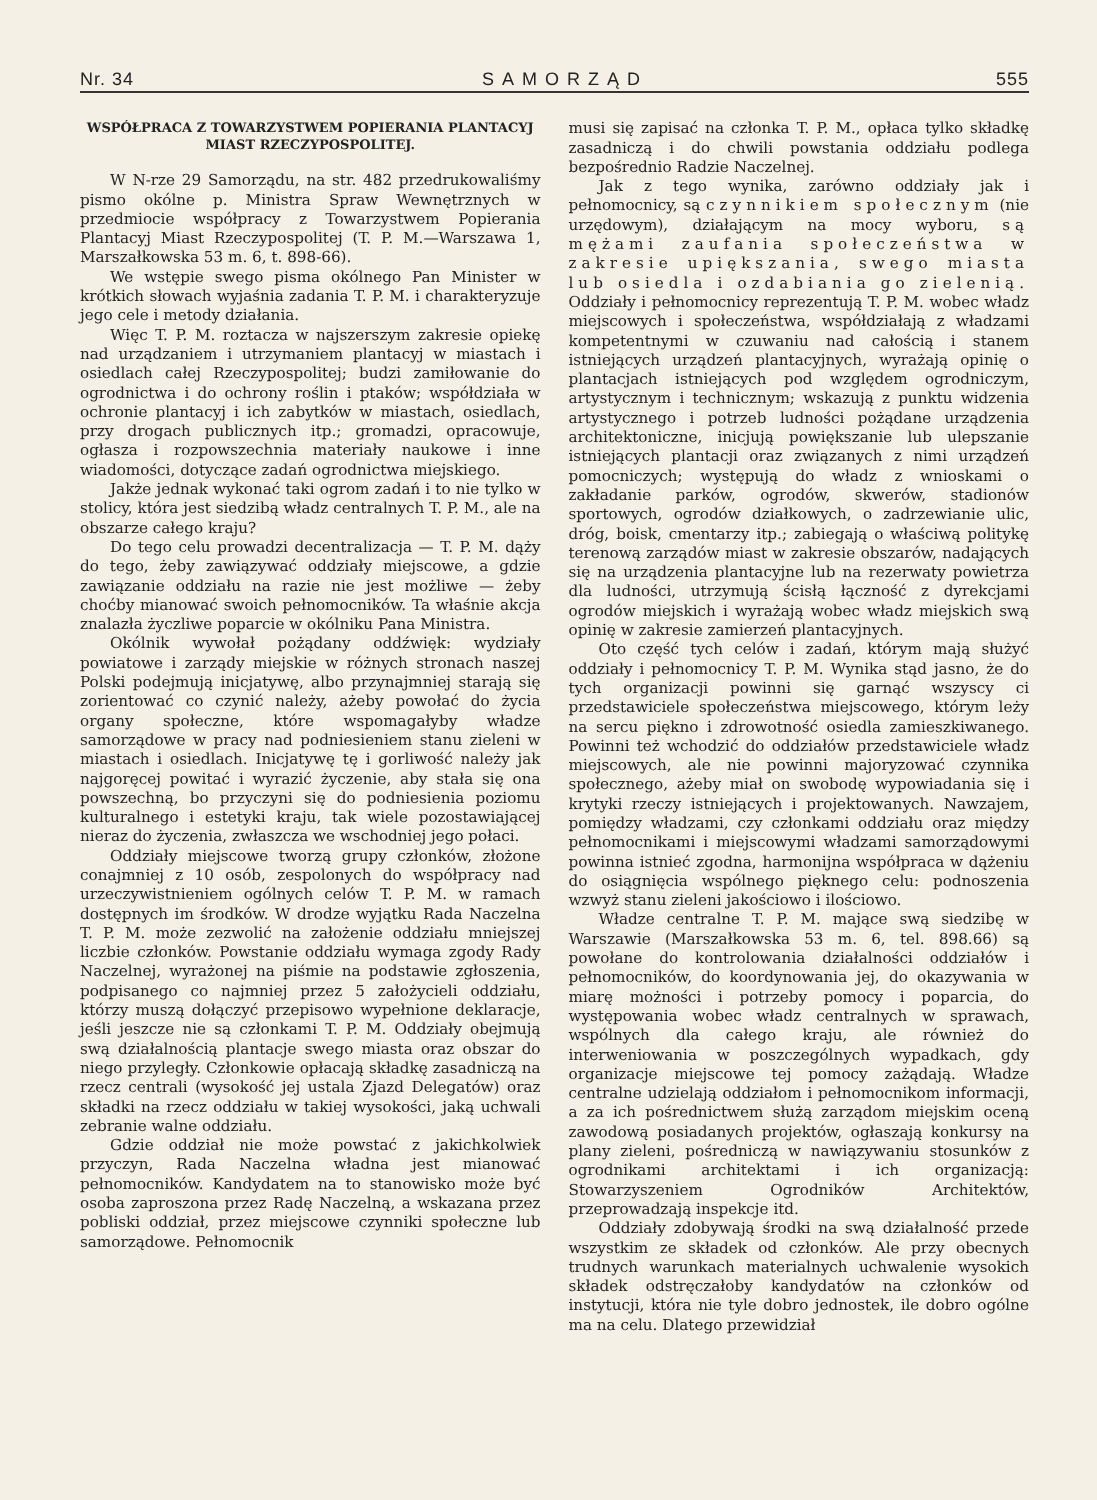Nr. 34 SAMORZĄD 555
WSPÓŁPRACA Z TOWARZYSTWEM POPIERANIA PLANTACYJ MIAST RZECZYPOSPOLITEJ.
W N-rze 29 Samorządu, na str. 482 przedrukowaliśmy pismo okólne p. Ministra Spraw Wewnętrznych w przedmiocie współpracy z Towarzystwem Popierania Plantacyj Miast Rzeczypospolitej (T. P. M.—Warszawa 1, Marszałkowska 53 m. 6, t. 898-66).
We wstępie swego pisma okólnego Pan Minister w krótkich słowach wyjaśnia zadania T. P. M. i charakteryzuje jego cele i metody działania.
Więc T. P. M. roztacza w najszerszym zakresie opiekę nad urządzaniem i utrzymaniem plantacyj w miastach i osiedlach całej Rzeczypospolitej; budzi zamiłowanie do ogrodnictwa i do ochrony roślin i ptaków; współdziała w ochronie plantacyj i ich zabytków w miastach, osiedlach, przy drogach publicznych itp.; gromadzi, opracowuje, ogłasza i rozpowszechnia materiały naukowe i inne wiadomości, dotyczące zadań ogrodnictwa miejskiego.
Jakże jednak wykonać taki ogrom zadań i to nie tylko w stolicy, która jest siedzibą władz centralnych T. P. M., ale na obszarze całego kraju?
Do tego celu prowadzi decentralizacja — T. P. M. dąży do tego, żeby zawiązywać oddziały miejscowe, a gdzie zawiązanie oddziału na razie nie jest możliwe — żeby choćby mianować swoich pełnomocników. Ta właśnie akcja znalazła życzliwe poparcie w okólniku Pana Ministra.
Okólnik wywołał pożądany oddźwięk: wydziały powiatowe i zarządy miejskie w różnych stronach naszej Polski podejmują inicjatywę, albo przynajmniej starają się zorientować co czynić należy, ażeby powołać do życia organy społeczne, które wspomagałyby władze samorządowe w pracy nad podniesieniem stanu zieleni w miastach i osiedlach. Inicjatywę tę i gorliwość należy jak najgoręcej powitać i wyrazić życzenie, aby stała się ona powszechną, bo przyczyni się do podniesienia poziomu kulturalnego i estetyki kraju, tak wiele pozostawiającej nieraz do życzenia, zwłaszcza we wschodniej jego połaci.
Oddziały miejscowe tworzą grupy członków, złożone conajmniej z 10 osób, zespolonych do współpracy nad urzeczywistnieniem ogólnych celów T. P. M. w ramach dostępnych im środków. W drodze wyjątku Rada Naczelna T. P. M. może zezwolić na założenie oddziału mniejszej liczbie członków. Powstanie oddziału wymaga zgody Rady Naczelnej, wyrażonej na piśmie na podstawie zgłoszenia, podpisanego co najmniej przez 5 założycieli oddziału, którzy muszą dołączyć przepisowo wypełnione deklaracje, jeśli jeszcze nie są członkami T. P. M. Oddziały obejmują swą działalnością plantacje swego miasta oraz obszar do niego przyległy. Członkowie opłacają składkę zasadniczą na rzecz centrali (wysokość jej ustala Zjazd Delegatów) oraz składki na rzecz oddziału w takiej wysokości, jaką uchwali zebranie walne oddziału.
Gdzie oddział nie może powstać z jakichkolwiek przyczyn, Rada Naczelna władna jest mianować pełnomocników. Kandydatem na to stanowisko może być osoba zaproszona przez Radę Naczelną, a wskazana przez pobliski oddział, przez miejscowe czynniki społeczne lub samorządowe. Pełnomocnik
musi się zapisać na członka T. P. M., opłaca tylko składkę zasadniczą i do chwili powstania oddziału podlega bezpośrednio Radzie Naczelnej.
Jak z tego wynika, zarówno oddziały jak i pełnomocnicy, są czynnikiem społecznym (nie urzędowym), działającym na mocy wyboru, są mężami zaufania społeczeństwa w zakresie upiększania, swego miasta lub osiedla i ozdabiania go zielenią. Oddziały i pełnomocnicy reprezentują T. P. M. wobec władz miejscowych i społeczeństwa, współdziałają z władzami kompetentnymi w czuwaniu nad całością i stanem istniejących urządzeń plantacyjnych, wyrażają opinię o plantacjach istniejących pod względem ogrodniczym, artystycznym i technicznym; wskazują z punktu widzenia artystycznego i potrzeb ludności pożądane urządzenia architektoniczne, inicjują powiększanie lub ulepszanie istniejących plantacji oraz związanych z nimi urządzeń pomocniczych; występują do władz z wnioskami o zakładanie parków, ogrodów, skwerów, stadionów sportowych, ogrodów działkowych, o zadrzewianie ulic, dróg, boisk, cmentarzy itp.; zabiegają o właściwą politykę terenową zarządów miast w zakresie obszarów, nadających się na urządzenia plantacyjne lub na rezerwaty powietrza dla ludności, utrzymują ścisłą łączność z dyrekcjami ogrodów miejskich i wyrażają wobec władz miejskich swą opinię w zakresie zamierzeń plantacyjnych.
Oto część tych celów i zadań, którym mają służyć oddziały i pełnomocnicy T. P. M. Wynika stąd jasno, że do tych organizacji powinni się garnąć wszyscy ci przedstawiciele społeczeństwa miejscowego, którym leży na sercu piękno i zdrowotność osiedla zamieszkiwanego. Powinni też wchodzić do oddziałów przedstawiciele władz miejscowych, ale nie powinni majoryzować czynnika społecznego, ażeby miał on swobodę wypowiadania się i krytyki rzeczy istniejących i projektowanych. Nawzajem, pomiędzy władzami, czy członkami oddziału oraz między pełnomocnikami i miejscowymi władzami samorządowymi powinna istnieć zgodna, harmonijna współpraca w dążeniu do osiągnięcia wspólnego pięknego celu: podnoszenia wzwyż stanu zieleni jakościowo i ilościowo.
Władze centralne T. P. M. mające swą siedzibę w Warszawie (Marszałkowska 53 m. 6, tel. 898.66) są powołane do kontrolowania działalności oddziałów i pełnomocników, do koordynowania jej, do okazywania w miarę możności i potrzeby pomocy i poparcia, do występowania wobec władz centralnych w sprawach, wspólnych dla całego kraju, ale również do interweniowania w poszczególnych wypadkach, gdy organizacje miejscowe tej pomocy zażądają. Władze centralne udzielają oddziałom i pełnomocnikom informacji, a za ich pośrednictwem służą zarządom miejskim oceną zawodową posiadanych projektów, ogłaszają konkursy na plany zieleni, pośredniczą w nawiązywaniu stosunków z ogrodnikami architektami i ich organizacją: Stowarzyszeniem Ogrodników Architektów, przeprowadzają inspekcje itd.
Oddziały zdobywają środki na swą działalność przede wszystkim ze składek od członków. Ale przy obecnych trudnych warunkach materialnych uchwalenie wysokich składek odstręczałoby kandydatów na członków od instytucji, która nie tyle dobro jednostek, ile dobro ogólne ma na celu. Dlatego przewidział